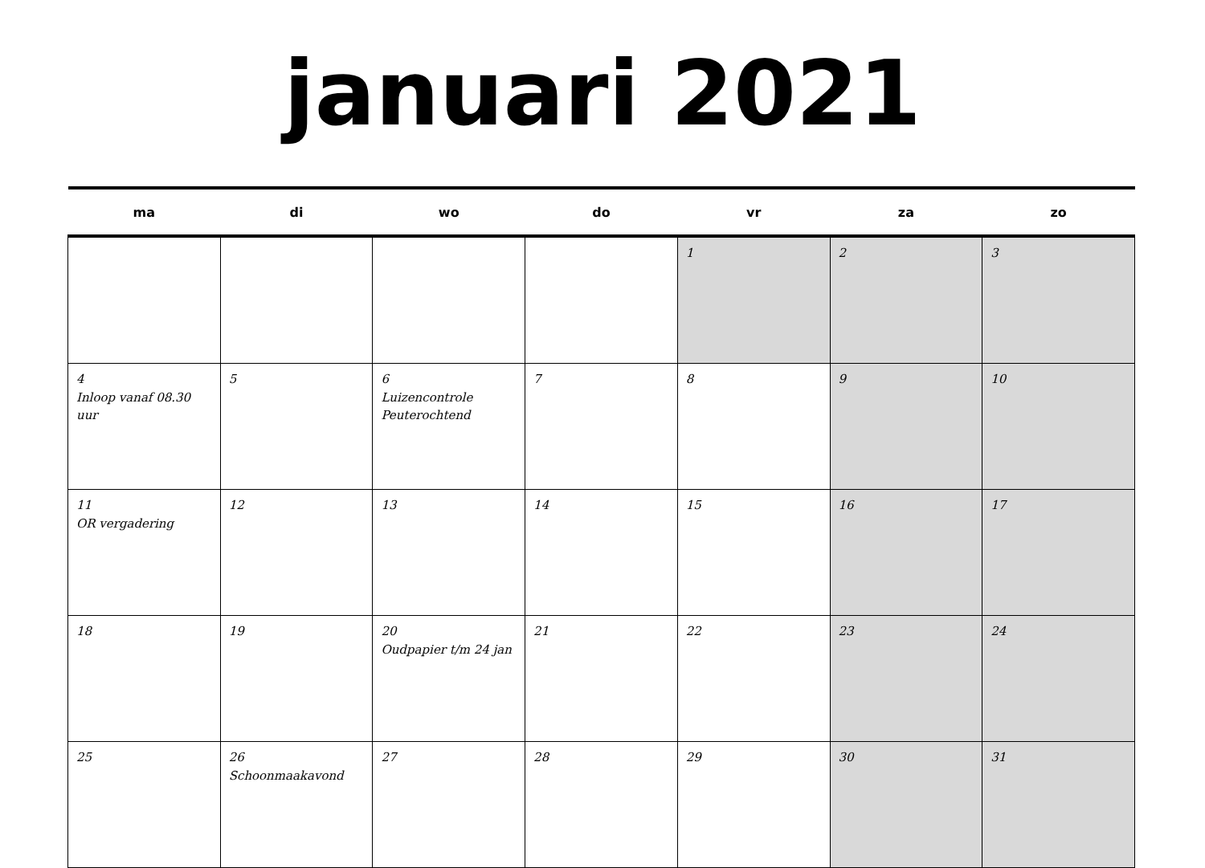januari 2021
| ma | di | wo | do | vr | za | zo |
| --- | --- | --- | --- | --- | --- | --- |
| | | | | 1 | 2 | 3 |
| 4 Inloop vanaf 08.30 uur | 5 | 6 Luizencontrole Peuterochtend | 7 | 8 | 9 | 10 |
| 11 OR vergadering | 12 | 13 | 14 | 15 | 16 | 17 |
| 18 | 19 | 20 Oudpapier t/m 24 jan | 21 | 22 | 23 | 24 |
| 25 | 26 Schoonmaakavond | 27 | 28 | 29 | 30 | 31 |